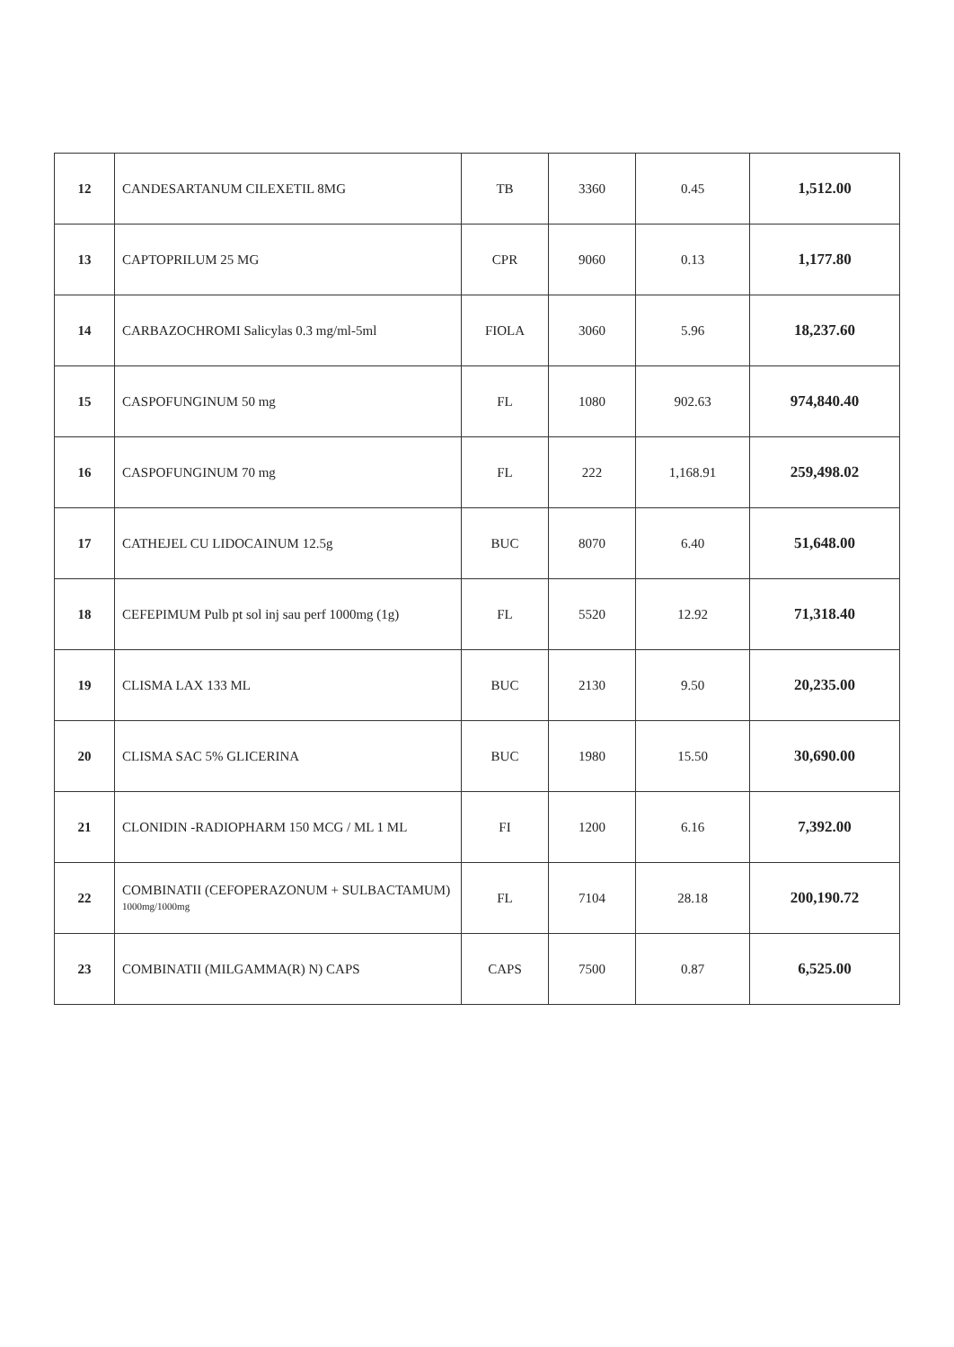| 12 | CANDESARTANUM CILEXETIL 8MG | TB | 3360 | 0.45 | 1,512.00 |
| 13 | CAPTOPRILUM 25 MG | CPR | 9060 | 0.13 | 1,177.80 |
| 14 | CARBAZOCHROMI Salicylas 0.3 mg/ml-5ml | FIOLA | 3060 | 5.96 | 18,237.60 |
| 15 | CASPOFUNGINUM 50 mg | FL | 1080 | 902.63 | 974,840.40 |
| 16 | CASPOFUNGINUM 70 mg | FL | 222 | 1,168.91 | 259,498.02 |
| 17 | CATHEJEL CU LIDOCAINUM 12.5g | BUC | 8070 | 6.40 | 51,648.00 |
| 18 | CEFEPIMUM Pulb pt sol inj sau perf 1000mg (1g) | FL | 5520 | 12.92 | 71,318.40 |
| 19 | CLISMA LAX 133 ML | BUC | 2130 | 9.50 | 20,235.00 |
| 20 | CLISMA SAC 5% GLICERINA | BUC | 1980 | 15.50 | 30,690.00 |
| 21 | CLONIDIN -RADIOPHARM 150 MCG / ML 1 ML | FI | 1200 | 6.16 | 7,392.00 |
| 22 | COMBINATII (CEFOPERAZONUM + SULBACTAMUM) 1000mg/1000mg | FL | 7104 | 28.18 | 200,190.72 |
| 23 | COMBINATII (MILGAMMA(R) N) CAPS | CAPS | 7500 | 0.87 | 6,525.00 |